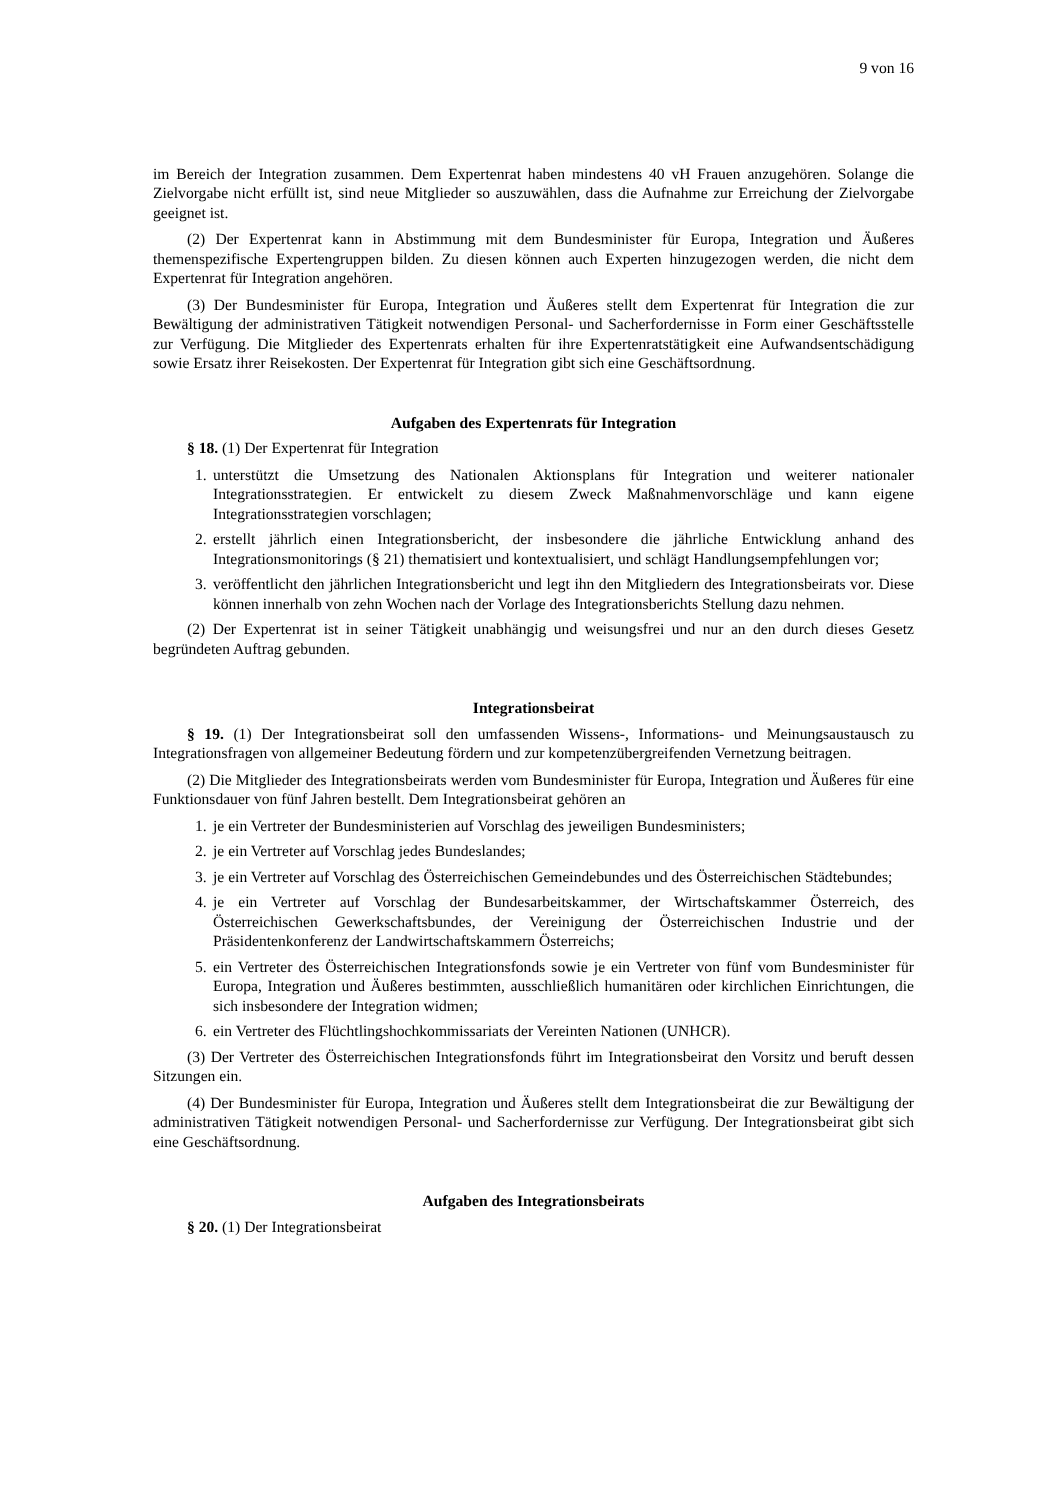9 von 16
im Bereich der Integration zusammen. Dem Expertenrat haben mindestens 40 vH Frauen anzugehören. Solange die Zielvorgabe nicht erfüllt ist, sind neue Mitglieder so auszuwählen, dass die Aufnahme zur Erreichung der Zielvorgabe geeignet ist.
(2) Der Expertenrat kann in Abstimmung mit dem Bundesminister für Europa, Integration und Äußeres themenspezifische Expertengruppen bilden. Zu diesen können auch Experten hinzugezogen werden, die nicht dem Expertenrat für Integration angehören.
(3) Der Bundesminister für Europa, Integration und Äußeres stellt dem Expertenrat für Integration die zur Bewältigung der administrativen Tätigkeit notwendigen Personal- und Sacherfordernisse in Form einer Geschäftsstelle zur Verfügung. Die Mitglieder des Expertenrats erhalten für ihre Expertenratstätigkeit eine Aufwandsentschädigung sowie Ersatz ihrer Reisekosten. Der Expertenrat für Integration gibt sich eine Geschäftsordnung.
Aufgaben des Expertenrats für Integration
§ 18. (1) Der Expertenrat für Integration
1. unterstützt die Umsetzung des Nationalen Aktionsplans für Integration und weiterer nationaler Integrationsstrategien. Er entwickelt zu diesem Zweck Maßnahmenvorschläge und kann eigene Integrationsstrategien vorschlagen;
2. erstellt jährlich einen Integrationsbericht, der insbesondere die jährliche Entwicklung anhand des Integrationsmonitorings (§ 21) thematisiert und kontextualisiert, und schlägt Handlungsempfehlungen vor;
3. veröffentlicht den jährlichen Integrationsbericht und legt ihn den Mitgliedern des Integrationsbeirats vor. Diese können innerhalb von zehn Wochen nach der Vorlage des Integrationsberichts Stellung dazu nehmen.
(2) Der Expertenrat ist in seiner Tätigkeit unabhängig und weisungsfrei und nur an den durch dieses Gesetz begründeten Auftrag gebunden.
Integrationsbeirat
§ 19. (1) Der Integrationsbeirat soll den umfassenden Wissens-, Informations- und Meinungsaustausch zu Integrationsfragen von allgemeiner Bedeutung fördern und zur kompetenzübergreifenden Vernetzung beitragen.
(2) Die Mitglieder des Integrationsbeirats werden vom Bundesminister für Europa, Integration und Äußeres für eine Funktionsdauer von fünf Jahren bestellt. Dem Integrationsbeirat gehören an
1. je ein Vertreter der Bundesministerien auf Vorschlag des jeweiligen Bundesministers;
2. je ein Vertreter auf Vorschlag jedes Bundeslandes;
3. je ein Vertreter auf Vorschlag des Österreichischen Gemeindebundes und des Österreichischen Städtebundes;
4. je ein Vertreter auf Vorschlag der Bundesarbeitskammer, der Wirtschaftskammer Österreich, des Österreichischen Gewerkschaftsbundes, der Vereinigung der Österreichischen Industrie und der Präsidentenkonferenz der Landwirtschaftskammern Österreichs;
5. ein Vertreter des Österreichischen Integrationsfonds sowie je ein Vertreter von fünf vom Bundesminister für Europa, Integration und Äußeres bestimmten, ausschließlich humanitären oder kirchlichen Einrichtungen, die sich insbesondere der Integration widmen;
6. ein Vertreter des Flüchtlingshochkommissariats der Vereinten Nationen (UNHCR).
(3) Der Vertreter des Österreichischen Integrationsfonds führt im Integrationsbeirat den Vorsitz und beruft dessen Sitzungen ein.
(4) Der Bundesminister für Europa, Integration und Äußeres stellt dem Integrationsbeirat die zur Bewältigung der administrativen Tätigkeit notwendigen Personal- und Sacherfordernisse zur Verfügung. Der Integrationsbeirat gibt sich eine Geschäftsordnung.
Aufgaben des Integrationsbeirats
§ 20. (1) Der Integrationsbeirat